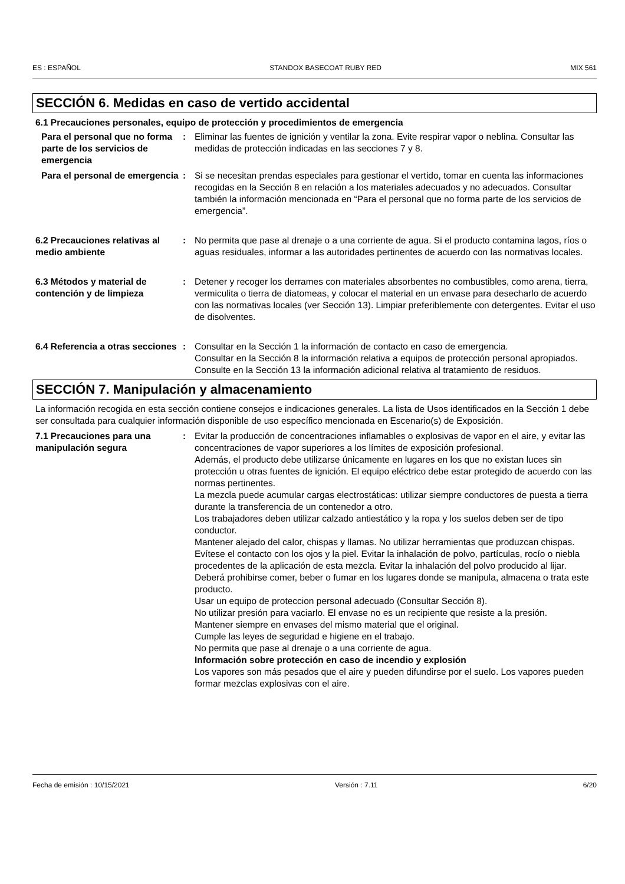ES : ESPAÑOL STANDOX BASECOAT RUBY RED MIX 561
SECCIÓN 6. Medidas en caso de vertido accidental
6.1 Precauciones personales, equipo de protección y procedimientos de emergencia
Para el personal que no forma parte de los servicios de emergencia
: Eliminar las fuentes de ignición y ventilar la zona. Evite respirar vapor o neblina. Consultar las medidas de protección indicadas en las secciones 7 y 8.
Para el personal de emergencia
: Si se necesitan prendas especiales para gestionar el vertido, tomar en cuenta las informaciones recogidas en la Sección 8 en relación a los materiales adecuados y no adecuados. Consultar también la información mencionada en “Para el personal que no forma parte de los servicios de emergencia”.
6.2 Precauciones relativas al medio ambiente
: No permita que pase al drenaje o a una corriente de agua. Si el producto contamina lagos, ríos o aguas residuales, informar a las autoridades pertinentes de acuerdo con las normativas locales.
6.3 Métodos y material de contención y de limpieza
: Detener y recoger los derrames con materiales absorbentes no combustibles, como arena, tierra, vermiculita o tierra de diatomeas, y colocar el material en un envase para desecharlo de acuerdo con las normativas locales (ver Sección 13). Limpiar preferiblemente con detergentes. Evitar el uso de disolventes.
6.4 Referencia a otras secciones
: Consultar en la Sección 1 la información de contacto en caso de emergencia.
Consultar en la Sección 8 la información relativa a equipos de protección personal apropiados.
Consulte en la Sección 13 la información adicional relativa al tratamiento de residuos.
SECCIÓN 7. Manipulación y almacenamiento
La información recogida en esta sección contiene consejos e indicaciones generales. La lista de Usos identificados en la Sección 1 debe ser consultada para cualquier información disponible de uso específico mencionada en Escenario(s) de Exposición.
7.1 Precauciones para una manipulación segura
: Evitar la producción de concentraciones inflamables o explosivas de vapor en el aire, y evitar las concentraciones de vapor superiores a los límites de exposición profesional.
Además, el producto debe utilizarse únicamente en lugares en los que no existan luces sin protección u otras fuentes de ignición. El equipo eléctrico debe estar protegido de acuerdo con las normas pertinentes.
La mezcla puede acumular cargas electrostáticas: utilizar siempre conductores de puesta a tierra durante la transferencia de un contenedor a otro.
Los trabajadores deben utilizar calzado antiestático y la ropa y los suelos deben ser de tipo conductor.
Mantener alejado del calor, chispas y llamas. No utilizar herramientas que produzcan chispas.
Evítese el contacto con los ojos y la piel. Evitar la inhalación de polvo, partículas, rocío o niebla procedentes de la aplicación de esta mezcla. Evitar la inhalación del polvo producido al lijar.
Deberá prohibirse comer, beber o fumar en los lugares donde se manipula, almacena o trata este producto.
Usar un equipo de proteccion personal adecuado (Consultar Sección 8).
No utilizar presión para vaciarlo. El envase no es un recipiente que resiste a la presión.
Mantener siempre en envases del mismo material que el original.
Cumple las leyes de seguridad e higiene en el trabajo.
No permita que pase al drenaje o a una corriente de agua.
Información sobre protección en caso de incendio y explosión
Los vapores son más pesados que el aire y pueden difundirse por el suelo. Los vapores pueden formar mezclas explosivas con el aire.
Fecha de emisión : 10/15/2021 Versión : 7.11 6/20